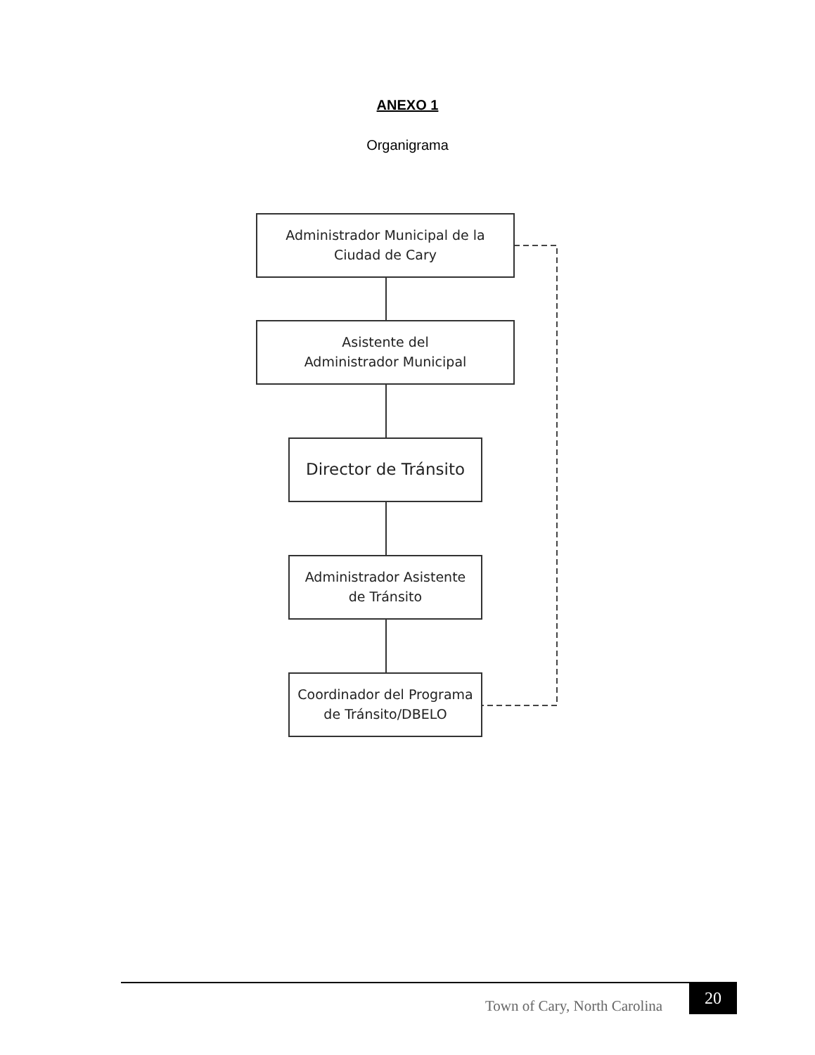ANEXO 1
Organigrama
Administrador Municipal de la
Ciudad de Cary
Asistente del
Administrador Municipal
Director de Tránsito
Administrador Asistente
de Tránsito
Coordinador del Programa
de Tránsito/DBELO
Town of Cary, North Carolina
20